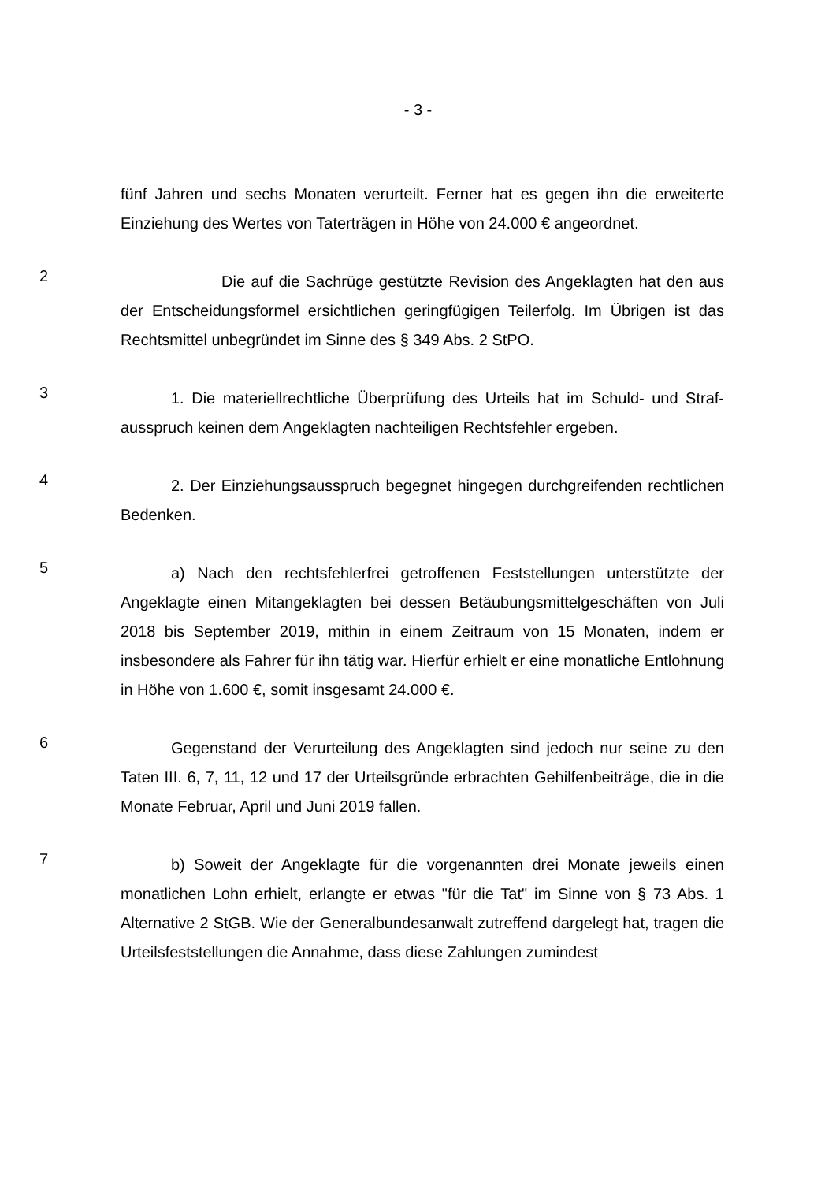- 3 -
fünf Jahren und sechs Monaten verurteilt. Ferner hat es gegen ihn die erweiterte Einziehung des Wertes von Taterträgen in Höhe von 24.000 € angeordnet.
2
Die auf die Sachrüge gestützte Revision des Angeklagten hat den aus der Entscheidungsformel ersichtlichen geringfügigen Teilerfolg. Im Übrigen ist das Rechtsmittel unbegründet im Sinne des § 349 Abs. 2 StPO.
3
1. Die materiellrechtliche Überprüfung des Urteils hat im Schuld- und Straf­ausspruch keinen dem Angeklagten nachteiligen Rechtsfehler ergeben.
4
2. Der Einziehungsausspruch begegnet hingegen durchgreifenden recht­lichen Bedenken.
5
a) Nach den rechtsfehlerfrei getroffenen Feststellungen unterstützte der Angeklagte einen Mitangeklagten bei dessen Betäubungsmittelgeschäften von Juli 2018 bis September 2019, mithin in einem Zeitraum von 15 Monaten, indem er insbesondere als Fahrer für ihn tätig war. Hierfür erhielt er eine monatliche Entlohnung in Höhe von 1.600 €, somit insgesamt 24.000 €.
6
Gegenstand der Verurteilung des Angeklagten sind jedoch nur seine zu den Taten III. 6, 7, 11, 12 und 17 der Urteilsgründe erbrachten Gehilfenbeiträge, die in die Monate Februar, April und Juni 2019 fallen.
7
b) Soweit der Angeklagte für die vorgenannten drei Monate jeweils einen monatlichen Lohn erhielt, erlangte er etwas "für die Tat" im Sinne von § 73 Abs. 1 Alternative 2 StGB. Wie der Generalbundesanwalt zutreffend dargelegt hat, tra­gen die Urteilsfeststellungen die Annahme, dass diese Zahlungen zumindest